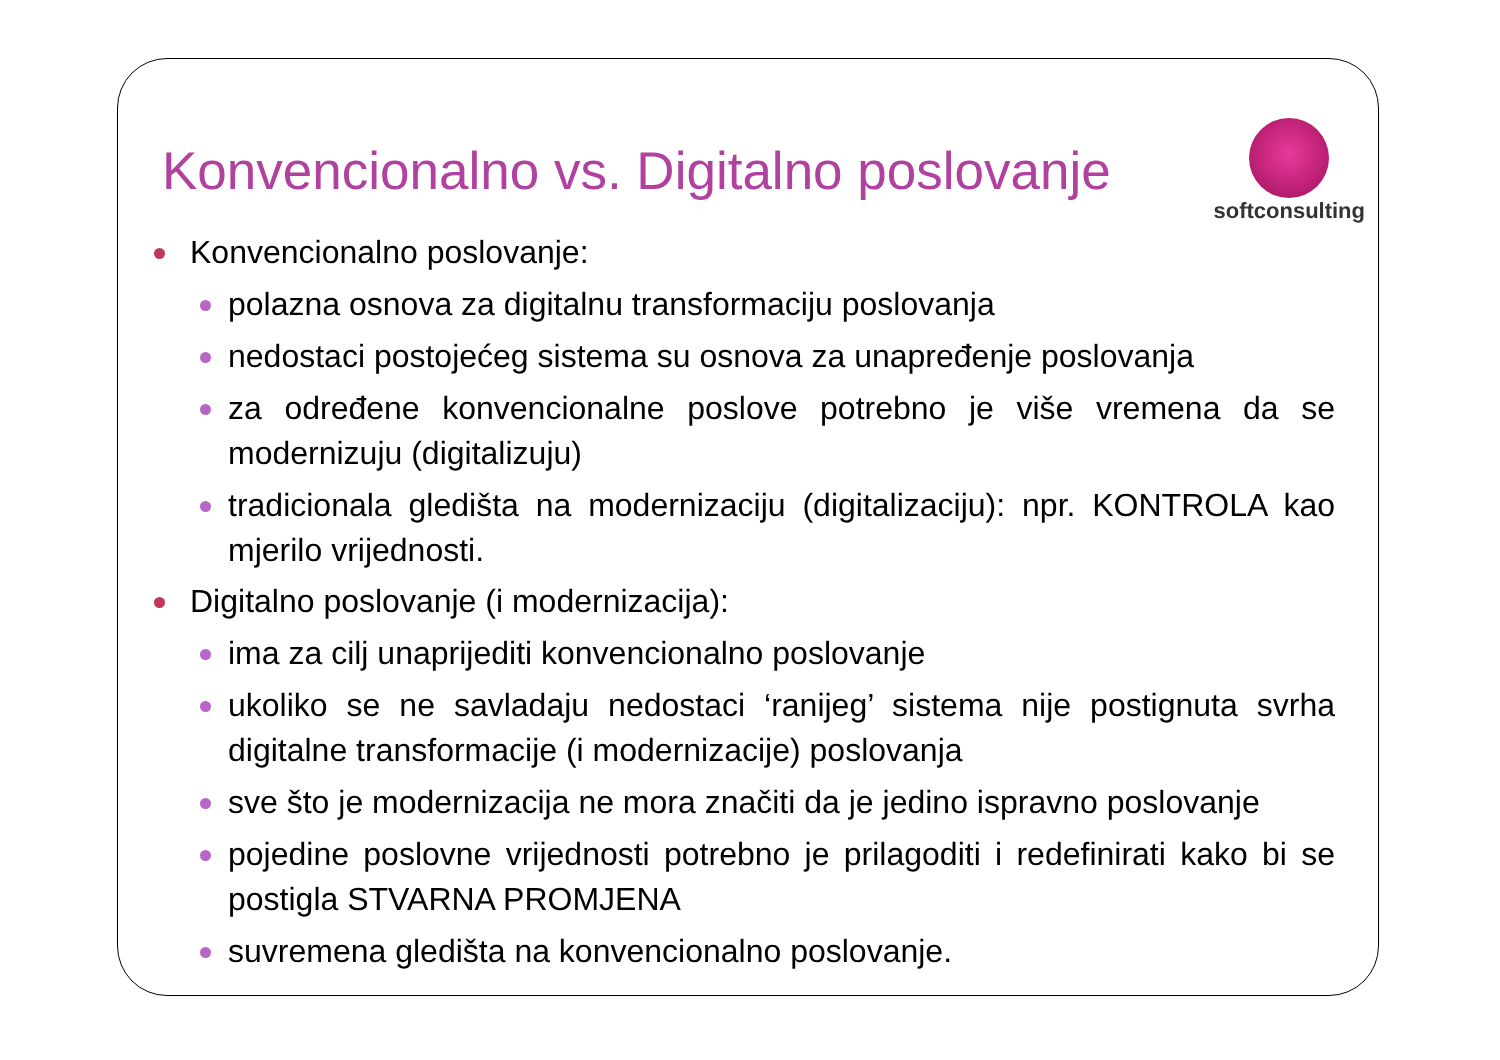Konvencionalno vs. Digitalno poslovanje
softconsulting
Konvencionalno poslovanje:
polazna osnova za digitalnu transformaciju poslovanja
nedostaci postojećeg sistema su osnova za unapređenje poslovanja
za određene konvencionalne poslove potrebno je više vremena da se modernizuju (digitalizuju)
tradicionala gledišta na modernizaciju (digitalizaciju): npr. KONTROLA kao mjerilo vrijednosti.
Digitalno poslovanje (i modernizacija):
ima za cilj unaprijediti konvencionalno poslovanje
ukoliko se ne savladaju nedostaci ‘ranijeg’ sistema nije postignuta svrha digitalne transformacije (i modernizacije) poslovanja
sve što je modernizacija ne mora značiti da je jedino ispravno poslovanje
pojedine poslovne vrijednosti potrebno je prilagoditi i redefinirati kako bi se postigla STVARNA PROMJENA
suvremena gledišta na konvencionalno poslovanje.